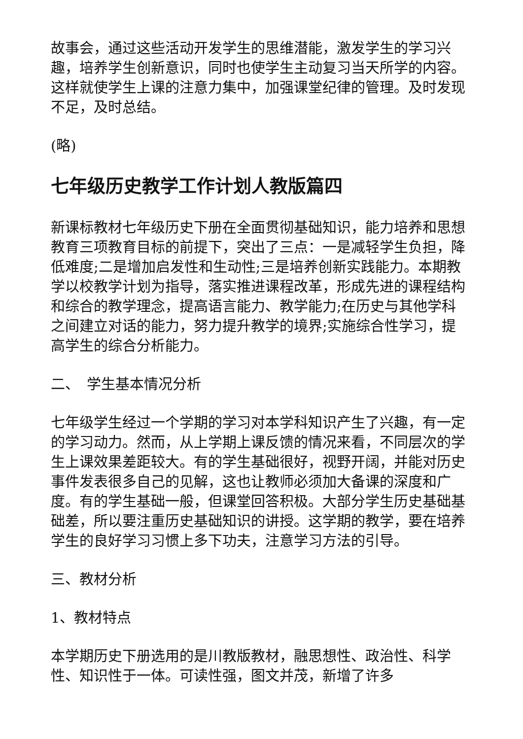故事会，通过这些活动开发学生的思维潜能，激发学生的学习兴趣，培养学生创新意识，同时也使学生主动复习当天所学的内容。这样就使学生上课的注意力集中，加强课堂纪律的管理。及时发现不足，及时总结。
(略)
七年级历史教学工作计划人教版篇四
新课标教材七年级历史下册在全面贯彻基础知识，能力培养和思想教育三项教育目标的前提下，突出了三点：一是减轻学生负担，降低难度;二是增加启发性和生动性;三是培养创新实践能力。本期教学以校教学计划为指导，落实推进课程改革，形成先进的课程结构和综合的教学理念，提高语言能力、教学能力;在历史与其他学科之间建立对话的能力，努力提升教学的境界;实施综合性学习，提高学生的综合分析能力。
二、　学生基本情况分析
七年级学生经过一个学期的学习对本学科知识产生了兴趣，有一定的学习动力。然而，从上学期上课反馈的情况来看，不同层次的学生上课效果差距较大。有的学生基础很好，视野开阔，并能对历史事件发表很多自己的见解，这也让教师必须加大备课的深度和广度。有的学生基础一般，但课堂回答积极。大部分学生历史基础基础差，所以要注重历史基础知识的讲授。这学期的教学，要在培养学生的良好学习习惯上多下功夫，注意学习方法的引导。
三、教材分析
1、教材特点
本学期历史下册选用的是川教版教材，融思想性、政治性、科学性、知识性于一体。可读性强，图文并茂，新增了许多